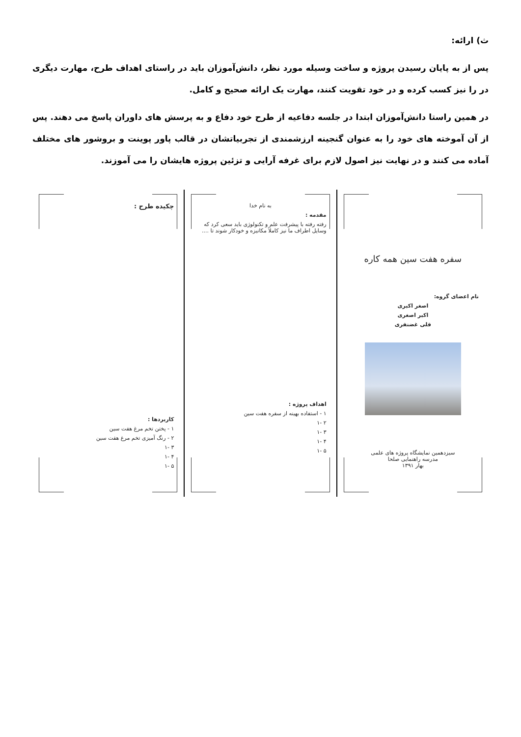ث) ارائه:
پس از به پایان رسیدن پروژه و ساخت وسیله مورد نظر، دانش‌آموزان باید در راستای اهداف طرح، مهارت دیگری در را نیز کسب کرده و در خود تقویت کنند، مهارت یک ارائه صحیح و کامل.
در همین راستا دانش‌آموزان ابتدا در جلسه دفاعیه از طرح خود دفاع و به پرسش های داوران پاسخ می دهند. پس از آن آموخته های خود را به عنوان گنجینه ارزشمندی از تجربیاتشان در قالب پاور پوینت و بروشور های مختلف آماده می کنند و در نهایت نیز اصول لازم برای غرفه آرایی و تزئین پروژه هایشان را می آموزند.
سفره هفت سین همه کاره
نام اعضای گروه:
اصغر اکبری
اکبر اصغری
قلی غضنفری
سیزدهمین نمایشگاه پروژه های علمی
مدرسه راهنمایی صلحا
بهار ۱۳۹۱
به نام خدا
مقدمه :
رفته رفته با پیشرفت علم و تکنولوژی باید سعی کرد که
وسایل اطراف ما نیز کاملاً مکانیزه و خودکار شوند تا ....
اهداف پروژه :
۱ - استفاده بهینه از سفره هفت سین
۲ -۱
۳ -۱
۴ -۱
۵ -۱
چکیده طرح :
کاربردها :
۱ - پختن تخم مرغ هفت سین
۲ - رنگ آمیزی تخم مرغ هفت سین
۳ -۱
۴ -۱
۵ -۱